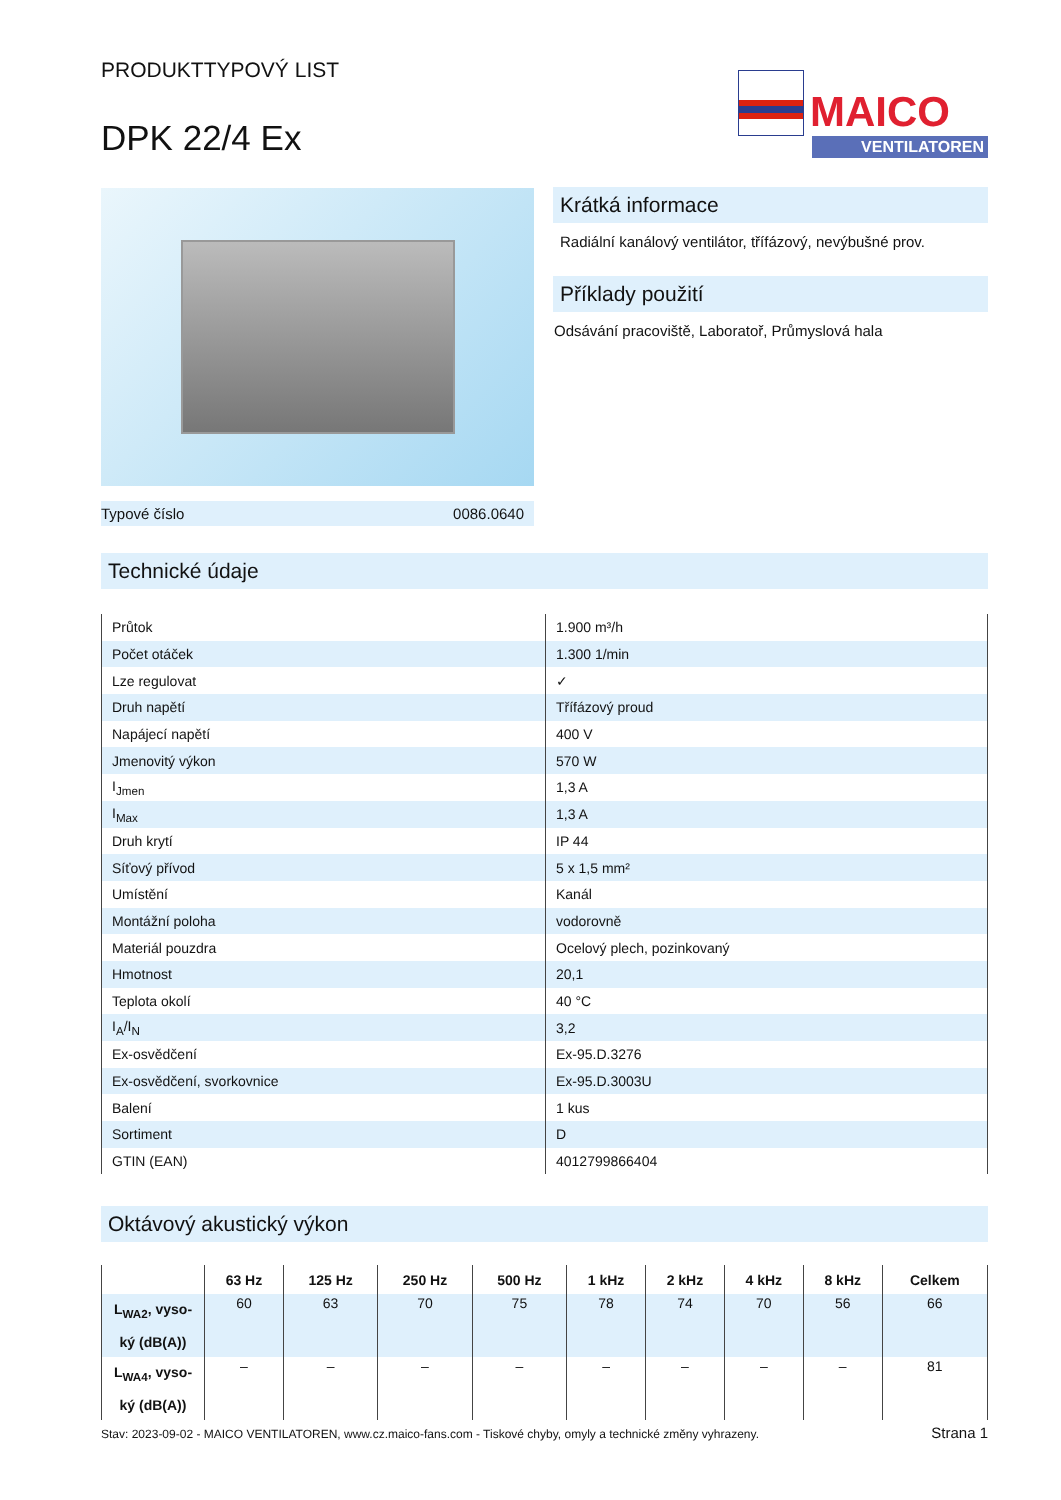PRODUKTTYPOVÝ LIST
DPK 22/4 Ex
MAICO
VENTILATOREN
Typové číslo 0086.0640
Krátká informace
Radiální kanálový ventilátor, třífázový, nevýbušné prov.
Příklady použití
Odsávání pracoviště, Laboratoř, Průmyslová hala
Technické údaje
| Průtok | 1.900 m³/h |
| Počet otáček | 1.300 1/min |
| Lze regulovat | ✓ |
| Druh napětí | Třífázový proud |
| Napájecí napětí | 400 V |
| Jmenovitý výkon | 570 W |
| I<sub>Jmen</sub> | 1,3 A |
| I<sub>Max</sub> | 1,3 A |
| Druh krytí | IP 44 |
| Síťový přívod | 5 x 1,5 mm² |
| Umístění | Kanál |
| Montážní poloha | vodorovně |
| Materiál pouzdra | Ocelový plech, pozinkovaný |
| Hmotnost | 20,1 |
| Teplota okolí | 40 °C |
| I<sub>A</sub>/I<sub>N</sub> | 3,2 |
| Ex-osvědčení | Ex-95.D.3276 |
| Ex-osvědčení, svorkovnice | Ex-95.D.3003U |
| Balení | 1 kus |
| Sortiment | D |
| GTIN (EAN) | 4012799866404 |
Oktávový akustický výkon
| | 63 Hz | 125 Hz | 250 Hz | 500 Hz | 1 kHz | 2 kHz | 4 kHz | 8 kHz | Celkem |
| --- | --- | --- | --- | --- | --- | --- | --- | --- | --- |
| L<sub>WA2</sub>, vyso- ký (dB(A)) | 60 | 63 | 70 | 75 | 78 | 74 | 70 | 56 | 66 |
| L<sub>WA4</sub>, vyso- ký (dB(A)) | – | – | – | – | – | – | – | – | 81 |
Stav: 2023-09-02 - MAICO VENTILATOREN, www.cz.maico-fans.com - Tiskové chyby, omyly a technické změny vyhrazeny. Strana 1